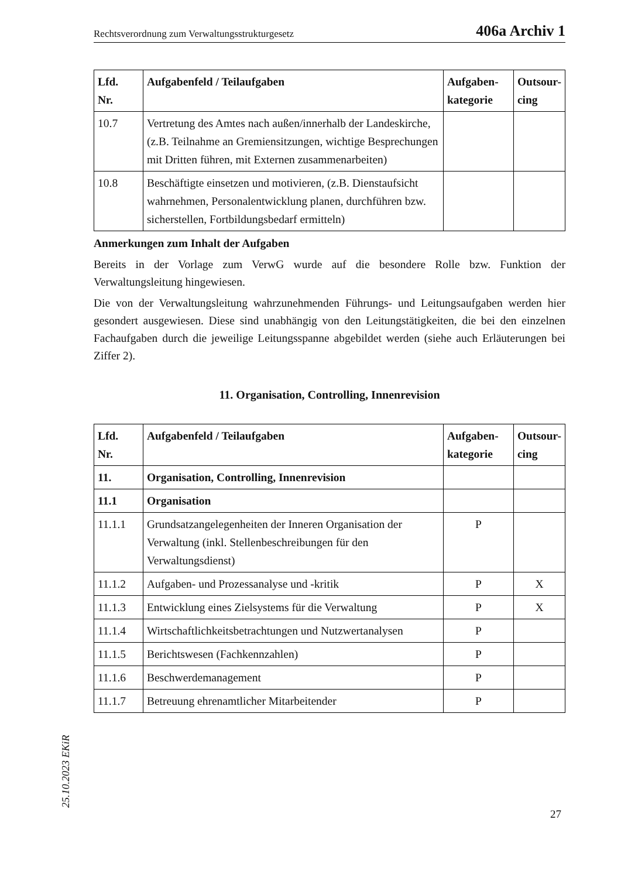Rechtsverordnung zum Verwaltungsstrukturgesetz 406a Archiv 1
| Lfd. Nr. | Aufgabenfeld / Teilaufgaben | Aufgaben- kategorie | Outsour- cing |
| --- | --- | --- | --- |
| 10.7 | Vertretung des Amtes nach außen/innerhalb der Landeskirche, (z.B. Teilnahme an Gremiensitzungen, wichtige Besprechungen mit Dritten führen, mit Externen zusammenarbeiten) | | |
| 10.8 | Beschäftigte einsetzen und motivieren, (z.B. Dienstaufsicht wahrnehmen, Personalentwicklung planen, durchführen bzw. sicherstellen, Fortbildungsbedarf ermitteln) | | |
Anmerkungen zum Inhalt der Aufgaben
Bereits in der Vorlage zum VerwG wurde auf die besondere Rolle bzw. Funktion der Verwaltungsleitung hingewiesen.
Die von der Verwaltungsleitung wahrzunehmenden Führungs- und Leitungsaufgaben werden hier gesondert ausgewiesen. Diese sind unabhängig von den Leitungstätigkeiten, die bei den einzelnen Fachaufgaben durch die jeweilige Leitungsspanne abgebildet werden (siehe auch Erläuterungen bei Ziffer 2).
11. Organisation, Controlling, Innenrevision
| Lfd. Nr. | Aufgabenfeld / Teilaufgaben | Aufgaben- kategorie | Outsour- cing |
| --- | --- | --- | --- |
| 11. | Organisation, Controlling, Innenrevision | | |
| 11.1 | Organisation | | |
| 11.1.1 | Grundsatzangelegenheiten der Inneren Organisation der Verwaltung (inkl. Stellenbeschreibungen für den Verwaltungsdienst) | P | |
| 11.1.2 | Aufgaben- und Prozessanalyse und -kritik | P | X |
| 11.1.3 | Entwicklung eines Zielsystems für die Verwaltung | P | X |
| 11.1.4 | Wirtschaftlichkeitsbetrachtungen und Nutzwertanalysen | P | |
| 11.1.5 | Berichtswesen (Fachkennzahlen) | P | |
| 11.1.6 | Beschwerdemanagement | P | |
| 11.1.7 | Betreuung ehrenamtlicher Mitarbeitender | P | |
25.10.2023 EKiR 27